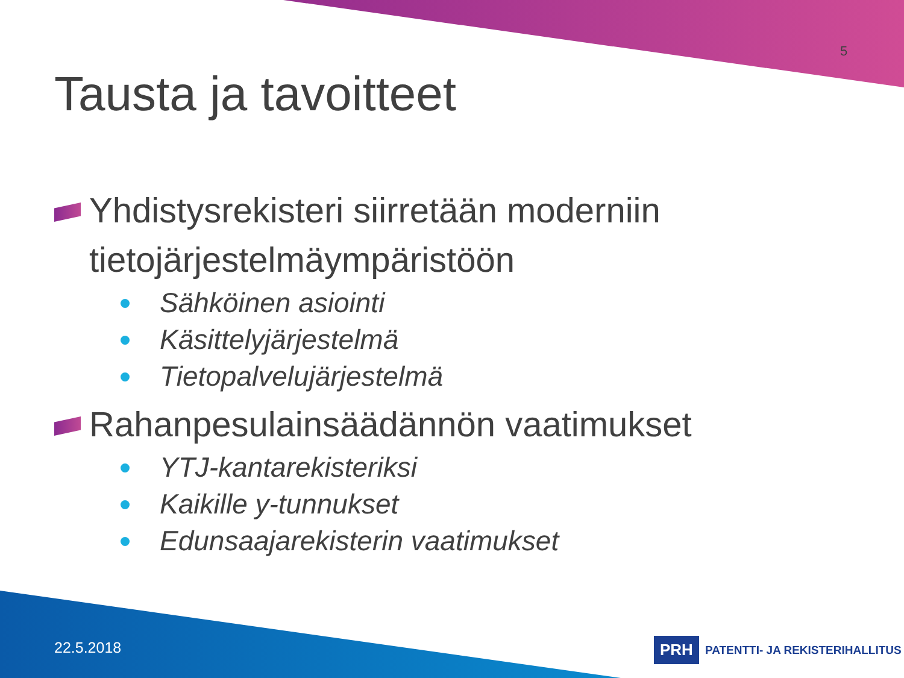5
Tausta ja tavoitteet
Yhdistysrekisteri siirretään moderniin tietojärjestelmäympäristöön
Sähköinen asiointi
Käsittelyjärjestelmä
Tietopalvelujärjestelmä
Rahanpesulainsäädännön vaatimukset
YTJ-kantarekisteriksi
Kaikille y-tunnukset
Edunsaajarekisterin vaatimukset
22.5.2018
PRH PATENTTI- JA REKISTERIHALLITUS